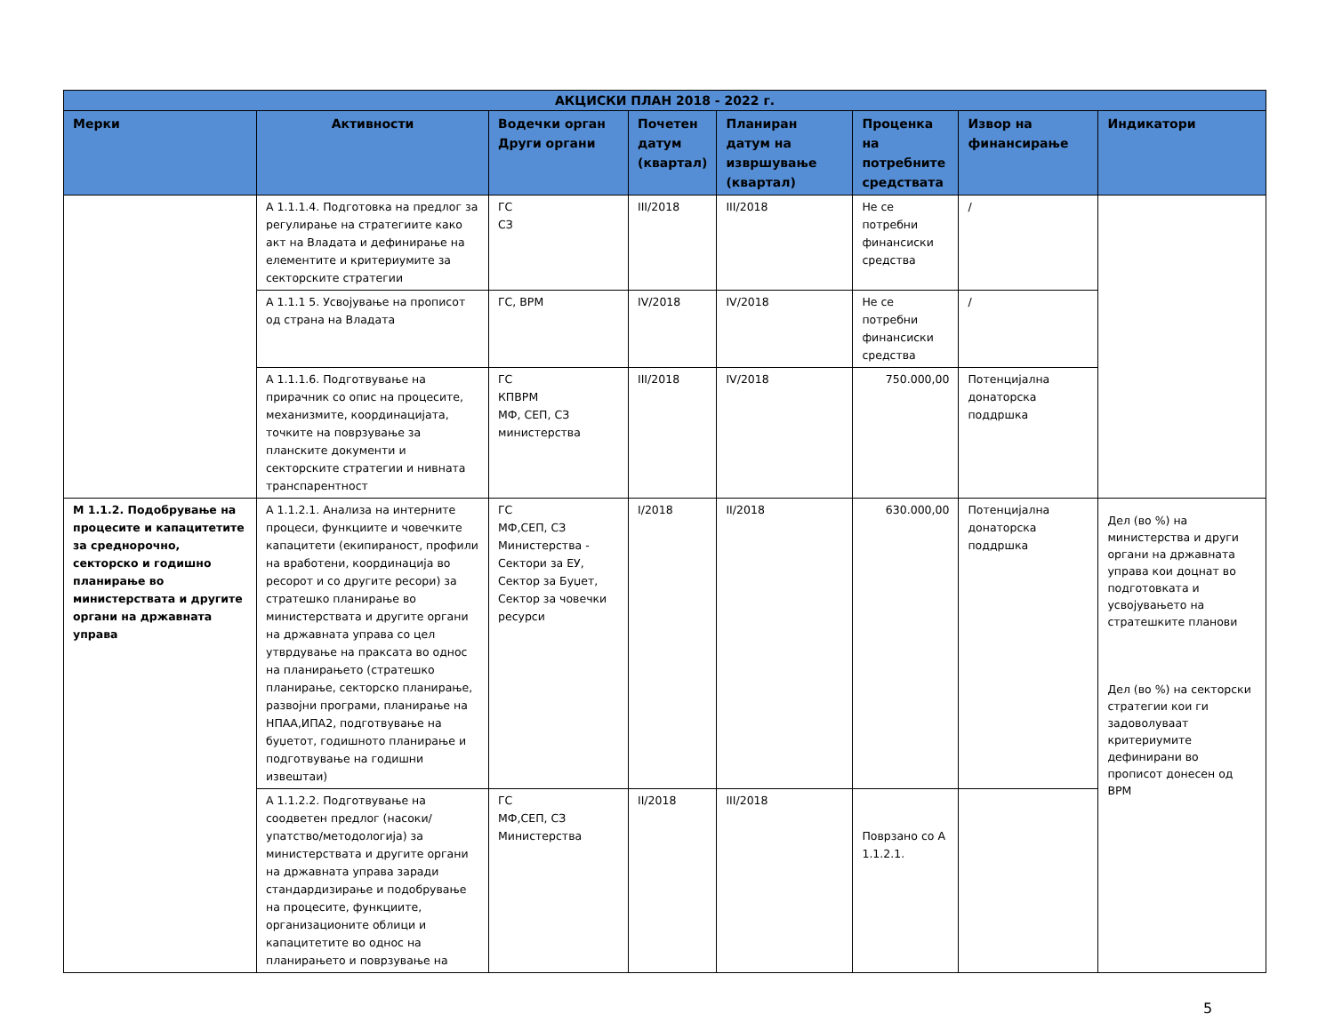| АКЦИСКИ ПЛАН 2018 - 2022 г. | | | | | | | |
| --- | --- | --- | --- | --- | --- | --- | --- |
| Мерки | Активности | Водечки орган Други органи | Почетен датум (квартал) | Планиран датум на извршување (квартал) | Проценка на потребните средствата | Извор на финансирање | Индикатори |
| | А 1.1.1.4. Подготовка на предлог за регулирање на стратегиите како акт на Владата и дефинирање на елементите и критериумите за секторските стратегии | ГС СЗ | III/2018 | III/2018 | Не се потребни финансиски средства | / | |
| | А 1.1.1 5. Усвојување на прописот од страна на Владата | ГС, ВРМ | IV/2018 | IV/2018 | Не се потребни финансиски средства | / | |
| | А 1.1.1.6. Подготвување на прирачник со опис на процесите, механизмите, координацијата, точките на поврзување за планските документи и секторските стратегии и нивната транспарентност | ГС КПВРМ МФ, СЕП, СЗ министерства | III/2018 | IV/2018 | 750.000,00 | Потенцијална донаторска поддршка | |
| М 1.1.2. Подобрување на процесите и капацитетите за среднорочно, секторско и годишно планирање во министерствата и другите органи на државната управа | А 1.1.2.1. Анализа на интерните процеси, функциите и човечките капацитети (екипираност, профили на вработени, координација во ресорот и со другите ресори) за стратешко планирање во министерствата и другите органи на државната управа со цел утврдување на праксата во однос на планирањето (стратешко планирање, секторско планирање, развојни програми, планирање на НПАА,ИПА2, подготвување на буџетот, годишното планирање и подготвување на годишни извештаи) | ГС МФ,СЕП, СЗ Министерства - Сектори за ЕУ, Сектор за Буџет, Сектор за човечки ресурси | I/2018 | II/2018 | 630.000,00 | Потенцијална донаторска поддршка | Дел (во %) на министерства и други органи на државната управа кои доцнат во подготовката и усвојувањето на стратешките планови Дел (во %) на секторски стратегии кои ги задоволуваат критериумите дефинирани во прописот донесен од ВРМ |
| | А 1.1.2.2. Подготвување на соодветен предлог (насоки/упатство/методологија) за министерствата и другите органи на државната управа заради стандардизирање и подобрување на процесите, функциите, организационите облици и капацитетите во однос на планирањето и поврзување на | ГС МФ,СЕП, СЗ Министерства | II/2018 | III/2018 | Поврзано со А 1.1.2.1. | | |
5